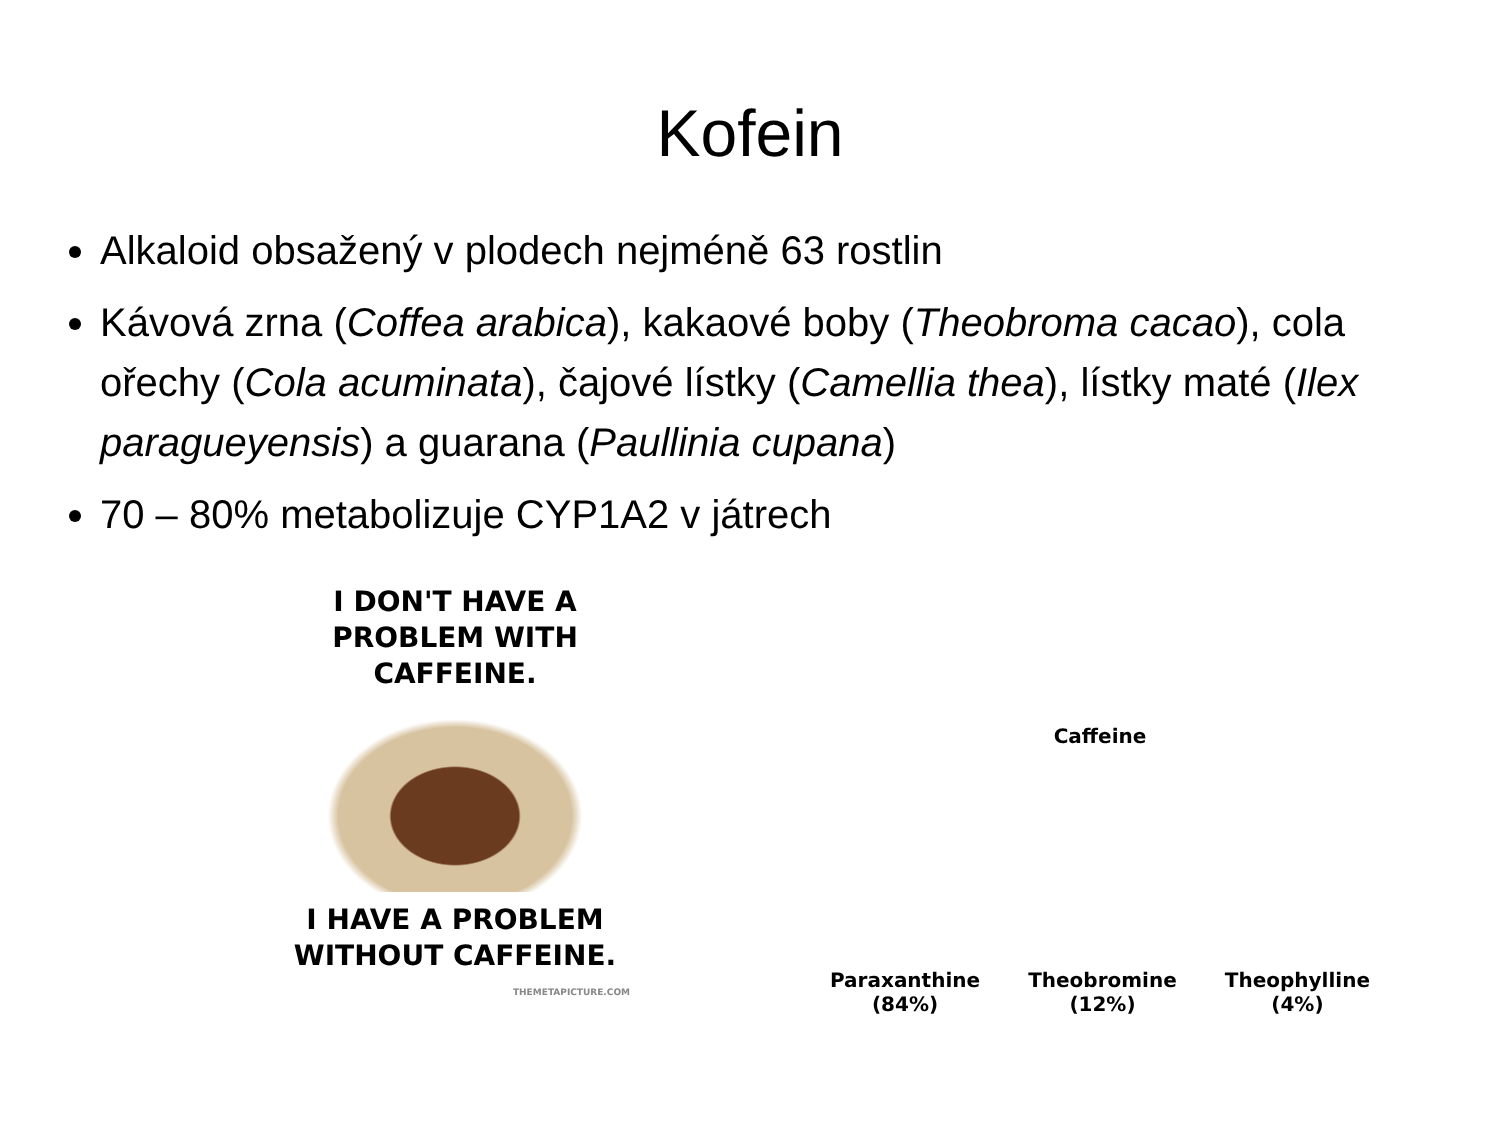Kofein
Alkaloid obsažený v plodech nejméně 63 rostlin
Kávová zrna (Coffea arabica), kakaové boby (Theobroma cacao), cola ořechy (Cola acuminata), čajové lístky (Camellia thea), lístky maté (Ilex paragueyensis) a guarana (Paullinia cupana)
70 – 80% metabolizuje CYP1A2 v játrech
I DON'T HAVE A PROBLEM WITH CAFFEINE.
I HAVE A PROBLEM WITHOUT CAFFEINE.
THEMETAPICTURE.COM
Caffeine
Paraxanthine
(84%)
Theobromine
(12%)
Theophylline
(4%)